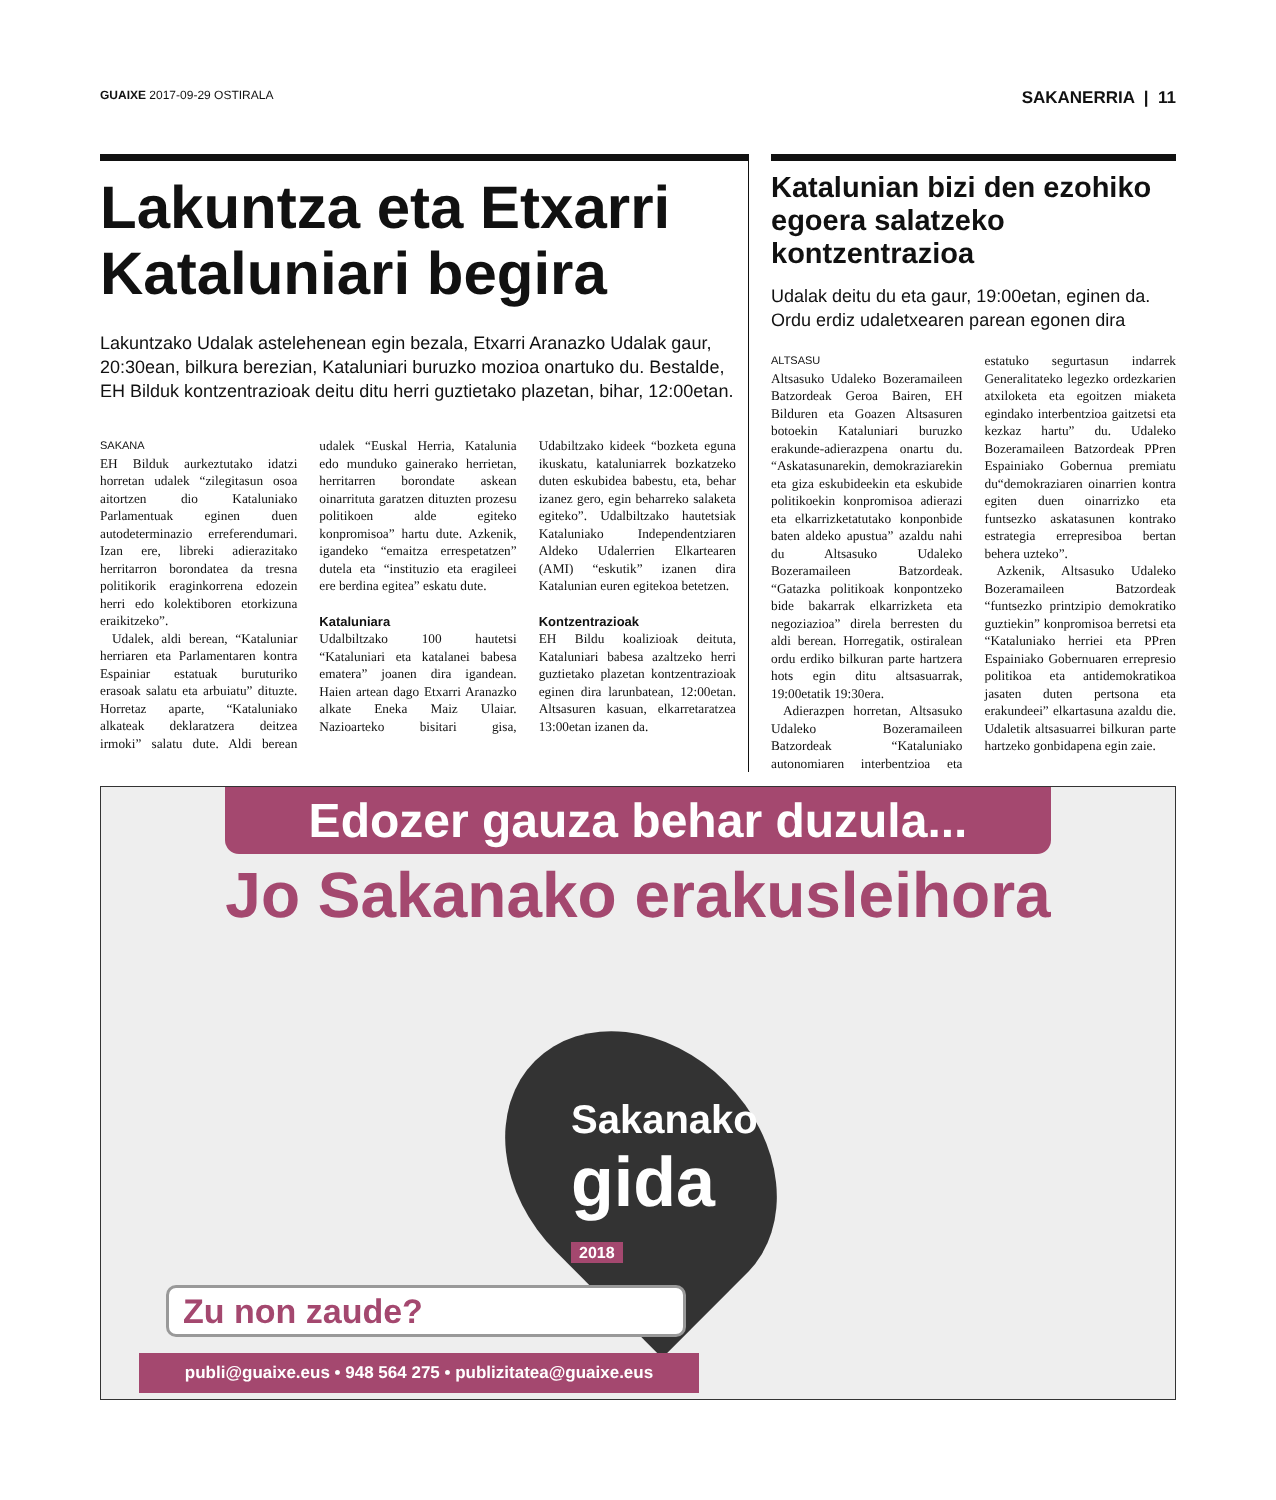GUAIXE 2017-09-29 OSTIRALA SAKANERRIA | 11
Lakuntza eta Etxarri Kataluniari begira
Lakuntzako Udalak astelehenean egin bezala, Etxarri Aranazko Udalak gaur, 20:30ean, bilkura berezian, Kataluniari buruzko mozioa onartuko du. Bestalde, EH Bilduk kontzentrazioak deitu ditu herri guztietako plazetan, bihar, 12:00etan.
SAKANA
EH Bilduk aurkeztutako idatzi horretan udalek “zilegitasun osoa aitortzen dio Kataluniako Parlamentuak eginen duen autodeterminazio erreferendumari. Izan ere, libreki adierazitako herritarron borondatea da tresna politikorik eraginkorrena edozein herri edo kolektiboren etorkizuna eraikitzeko”.
Udalek, aldi berean, “Kataluniar herriaren eta Parlamentaren kontra Espainiar estatuak buruturiko erasoak salatu eta arbuiatu” dituzte. Horretaz aparte, “Kataluniako alkateak deklaratzera deitzea irmoki” salatu dute. Aldi berean udalek “Euskal Herria, Katalunia edo munduko gainerako herrietan, herritarren borondate askean oinarrituta garatzen dituzten prozesu politikoen alde egiteko konpromisoa” hartu dute. Azkenik, igandeko “emaitza errespetatzen” dutela eta “instituzio eta eragileei ere berdina egitea” eskatu dute.
Kataluniara
Udalbiltzako 100 hautetsi “Kataluniari eta katalanei babesa ematera” joanen dira igandean. Haien artean dago Etxarri Aranazko alkate Eneka Maiz Ulaiar. Nazioarteko bisitari gisa, Udabiltzako kideek “bozketa eguna ikuskatu, kataluniarrek bozkatzeko duten eskubidea babestu, eta, behar izanez gero, egin beharreko salaketa egiteko”. Udalbiltzako hautetsiak Kataluniako Independentziaren Aldeko Udalerrien Elkartearen (AMI) “eskutik” izanen dira Katalunian euren egitekoa betetzen.
Kontzentrazioak
EH Bildu koalizioak deituta, Kataluniari babesa azaltzeko herri guztietako plazetan kontzentrazioak eginen dira larunbatean, 12:00etan. Altsasuren kasuan, elkarretaratzea 13:00etan izanen da.
Katalunian bizi den ezohiko egoera salatzeko kontzentrazioa
Udalak deitu du eta gaur, 19:00etan, eginen da. Ordu erdiz udaletxearen parean egonen dira
ALTSASU
Altsasuko Udaleko Bozeramaileen Batzordeak Geroa Bairen, EH Bilduren eta Goazen Altsasuren botoekin Kataluniari buruzko erakunde-adierazpena onartu du. “Askatasunarekin, demokraziarekin eta giza eskubideekin eta eskubide politikoekin konpromisoa adierazi eta elkarrizketatutako konponbide baten aldeko apustua” azaldu nahi du Altsasuko Udaleko Bozeramaileen Batzordeak. “Gatazka politikoak konpontzeko bide bakarrak elkarrizketa eta negoziazioa” direla berresten du aldi berean. Horregatik, ostiralean ordu erdiko bilkuran parte hartzera hots egin ditu altsasuarrak, 19:00etatik 19:30era.
Adierazpen horretan, Altsasuko Udaleko Bozeramaileen Batzordeak “Kataluniako autonomiaren interbentzioa eta estatuko segurtasun indarrek Generalitateko legezko ordezkarien atxiloketa eta egoitzen miaketa egindako interbentzioa gaitzetsi eta kezkaz hartu” du. Udaleko Bozeramaileen Batzordeak PPren Espainiako Gobernua premiatu du“demokraziaren oinarrien kontra egiten duen oinarrizko eta funtsezko askatasunen kontrako estrategia errepresiboa bertan behera uzteko”.
Azkenik, Altsasuko Udaleko Bozeramaileen Batzordeak “funtsezko printzipio demokratiko guztiekin” konpromisoa berretsi eta “Kataluniako herriei eta PPren Espainiako Gobernuaren errepresio politikoa eta antidemokratikoa jasaten duten pertsona eta erakundeei” elkartasuna azaldu die. Udaletik altsasuarrei bilkuran parte hartzeko gonbidapena egin zaie.
Edozer gauza behar duzula...
Jo Sakanako erakusleihora
Sakanako
gida
2018
Zu non zaude?
publi@guaixe.eus • 948 564 275 • publizitatea@guaixe.eus